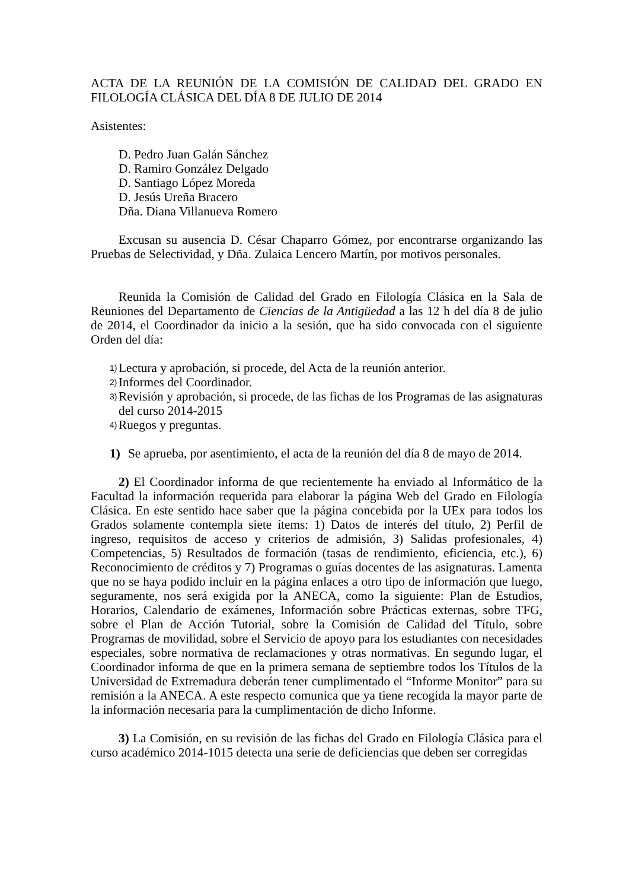ACTA DE LA REUNIÓN DE LA COMISIÓN DE CALIDAD DEL GRADO EN FILOLOGÍA CLÁSICA DEL DÍA 8 DE JULIO DE 2014
Asistentes:
D. Pedro Juan Galán Sánchez
D. Ramiro González Delgado
D. Santiago López Moreda
D. Jesús Ureña Bracero
Dña. Diana Villanueva Romero
Excusan su ausencia D. César Chaparro Gómez, por encontrarse organizando las Pruebas de Selectividad, y Dña. Zulaica Lencero Martín, por motivos personales.
Reunida la Comisión de Calidad del Grado en Filología Clásica en la Sala de Reuniones del Departamento de Ciencias de la Antigüedad a las 12 h del día 8 de julio de 2014, el Coordinador da inicio a la sesión, que ha sido convocada con el siguiente Orden del día:
1) Lectura y aprobación, si procede, del Acta de la reunión anterior.
2) Informes del Coordinador.
3) Revisión y aprobación, si procede, de las fichas de los Programas de las asignaturas del curso 2014-2015
4) Ruegos y preguntas.
1) Se aprueba, por asentimiento, el acta de la reunión del día 8 de mayo de 2014.
2) El Coordinador informa de que recientemente ha enviado al Informático de la Facultad la información requerida para elaborar la página Web del Grado en Filología Clásica. En este sentido hace saber que la página concebida por la UEx para todos los Grados solamente contempla siete ítems: 1) Datos de interés del título, 2) Perfil de ingreso, requisitos de acceso y criterios de admisión, 3) Salidas profesionales, 4) Competencias, 5) Resultados de formación (tasas de rendimiento, eficiencia, etc.), 6) Reconocimiento de créditos y 7) Programas o guías docentes de las asignaturas. Lamenta que no se haya podido incluir en la página enlaces a otro tipo de información que luego, seguramente, nos será exigida por la ANECA, como la siguiente: Plan de Estudios, Horarios, Calendario de exámenes, Información sobre Prácticas externas, sobre TFG, sobre el Plan de Acción Tutorial, sobre la Comisión de Calidad del Título, sobre Programas de movilidad, sobre el Servicio de apoyo para los estudiantes con necesidades especiales, sobre normativa de reclamaciones y otras normativas. En segundo lugar, el Coordinador informa de que en la primera semana de septiembre todos los Títulos de la Universidad de Extremadura deberán tener cumplimentado el “Informe Monitor” para su remisión a la ANECA. A este respecto comunica que ya tiene recogida la mayor parte de la información necesaria para la cumplimentación de dicho Informe.
3) La Comisión, en su revisión de las fichas del Grado en Filología Clásica para el curso académico 2014-1015 detecta una serie de deficiencias que deben ser corregidas